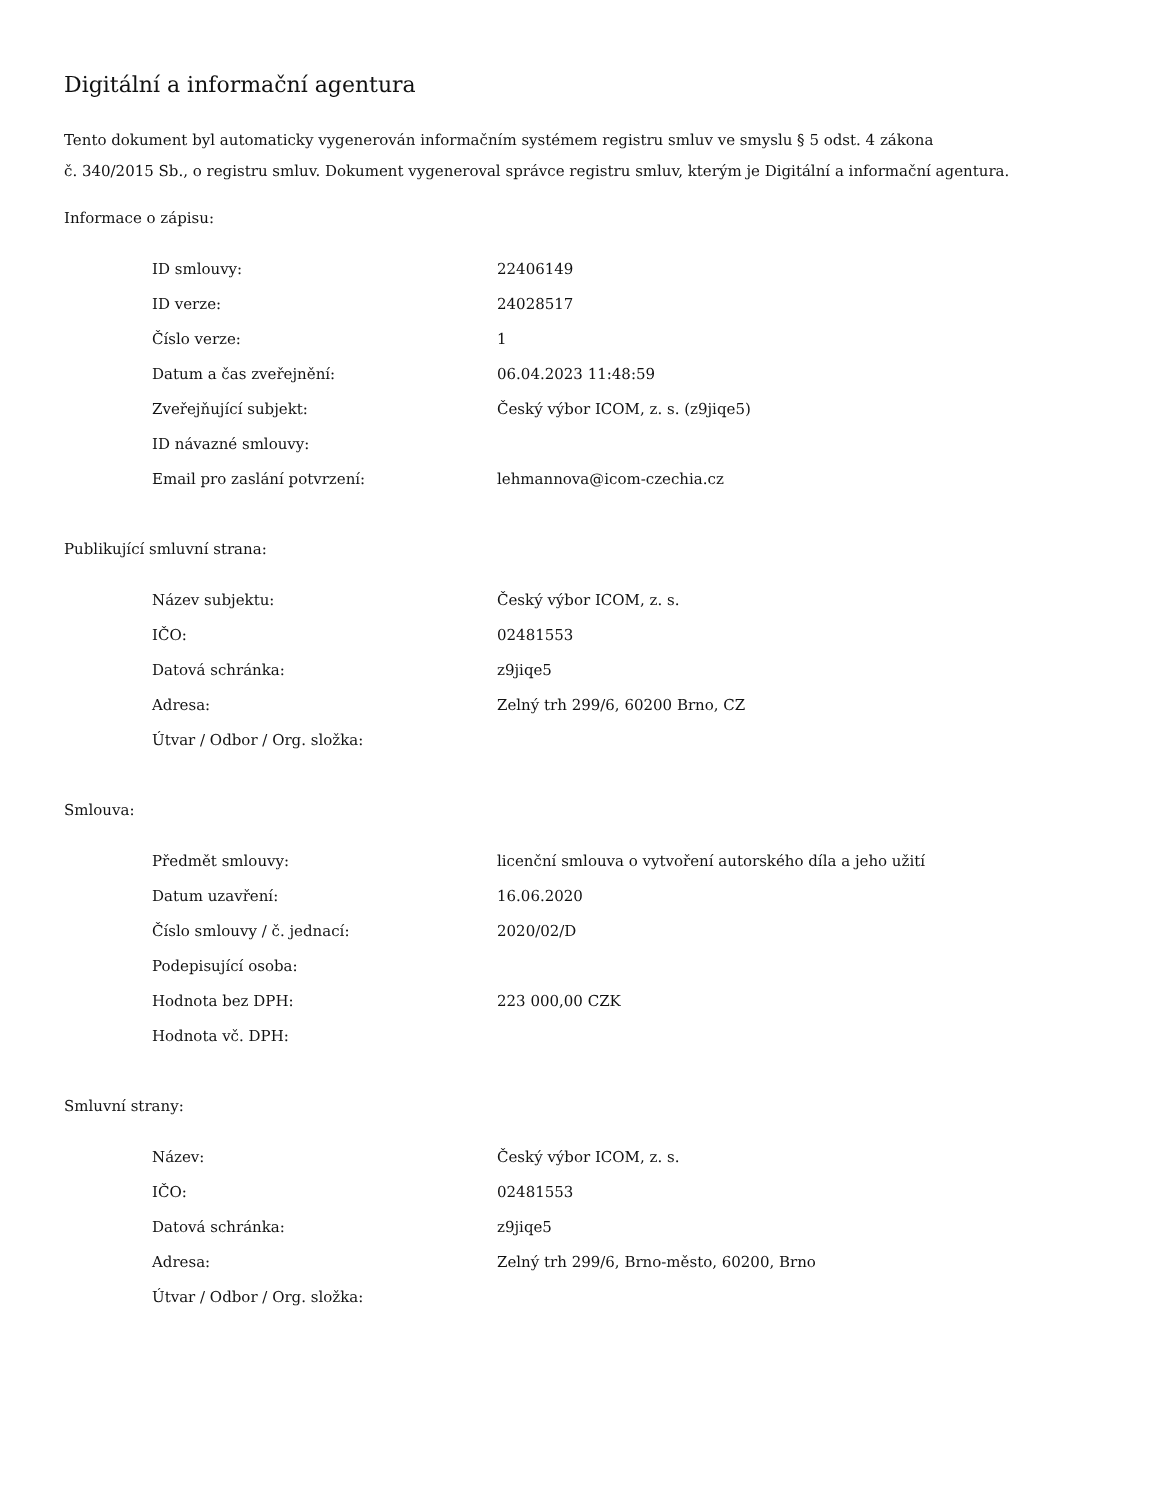Digitální a informační agentura
Tento dokument byl automaticky vygenerován informačním systémem registru smluv ve smyslu § 5 odst. 4 zákona
č. 340/2015 Sb., o registru smluv. Dokument vygeneroval správce registru smluv, kterým je Digitální a informační agentura.
Informace o zápisu:
| ID smlouvy: | 22406149 |
| ID verze: | 24028517 |
| Číslo verze: | 1 |
| Datum a čas zveřejnění: | 06.04.2023 11:48:59 |
| Zveřejňující subjekt: | Český výbor ICOM, z. s. (z9jiqe5) |
| ID návazné smlouvy: | |
| Email pro zaslání potvrzení: | lehmannova@icom-czechia.cz |
Publikující smluvní strana:
| Název subjektu: | Český výbor ICOM, z. s. |
| IČO: | 02481553 |
| Datová schránka: | z9jiqe5 |
| Adresa: | Zelný trh 299/6, 60200 Brno, CZ |
| Útvar / Odbor / Org. složka: | |
Smlouva:
| Předmět smlouvy: | licenční smlouva o vytvoření autorského díla a jeho užití |
| Datum uzavření: | 16.06.2020 |
| Číslo smlouvy / č. jednací: | 2020/02/D |
| Podepisující osoba: | |
| Hodnota bez DPH: | 223 000,00 CZK |
| Hodnota vč. DPH: | |
Smluvní strany:
| Název: | Český výbor ICOM, z. s. |
| IČO: | 02481553 |
| Datová schránka: | z9jiqe5 |
| Adresa: | Zelný trh 299/6, Brno-město, 60200, Brno |
| Útvar / Odbor / Org. složka: | |